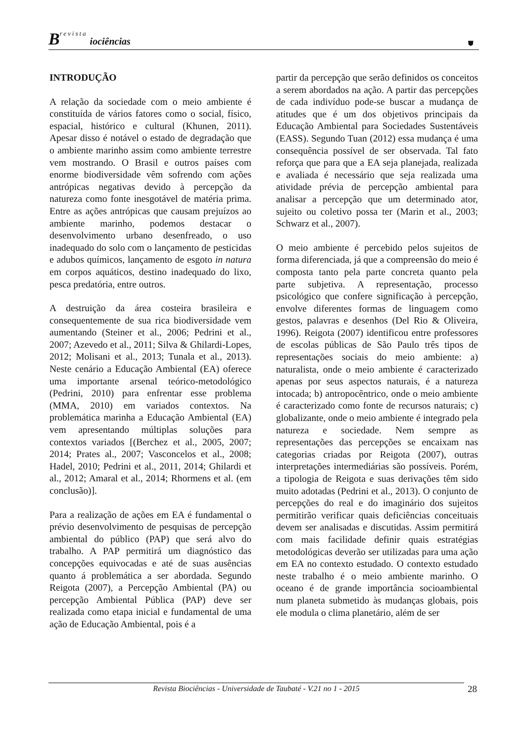Brevista iociências
⛊
INTRODUÇÃO
A relação da sociedade com o meio ambiente é constituída de vários fatores como o social, físico, espacial, histórico e cultural (Khunen, 2011). Apesar disso é notável o estado de degradação que o ambiente marinho assim como ambiente terrestre vem mostrando. O Brasil e outros países com enorme biodiversidade vêm sofrendo com ações antrópicas negativas devido à percepção da natureza como fonte inesgotável de matéria prima. Entre as ações antrópicas que causam prejuízos ao ambiente marinho, podemos destacar o desenvolvimento urbano desenfreado, o uso inadequado do solo com o lançamento de pesticidas e adubos químicos, lançamento de esgoto in natura em corpos aquáticos, destino inadequado do lixo, pesca predatória, entre outros.
A destruição da área costeira brasileira e consequentemente de sua rica biodiversidade vem aumentando (Steiner et al., 2006; Pedrini et al., 2007; Azevedo et al., 2011; Silva & Ghilardi-Lopes, 2012; Molisani et al., 2013; Tunala et al., 2013). Neste cenário a Educação Ambiental (EA) oferece uma importante arsenal teórico-metodológico (Pedrini, 2010) para enfrentar esse problema (MMA, 2010) em variados contextos. Na problemática marinha a Educação Ambiental (EA) vem apresentando múltiplas soluções para contextos variados [(Berchez et al., 2005, 2007; 2014; Prates al., 2007; Vasconcelos et al., 2008; Hadel, 2010; Pedrini et al., 2011, 2014; Ghilardi et al., 2012; Amaral et al., 2014; Rhormens et al. (em conclusão)].
Para a realização de ações em EA é fundamental o prévio desenvolvimento de pesquisas de percepção ambiental do público (PAP) que será alvo do trabalho. A PAP permitirá um diagnóstico das concepções equivocadas e até de suas ausências quanto á problemática a ser abordada. Segundo Reigota (2007), a Percepção Ambiental (PA) ou percepção Ambiental Pública (PAP) deve ser realizada como etapa inicial e fundamental de uma ação de Educação Ambiental, pois é a
partir da percepção que serão definidos os conceitos a serem abordados na ação. A partir das percepções de cada indivíduo pode-se buscar a mudança de atitudes que é um dos objetivos principais da Educação Ambiental para Sociedades Sustentáveis (EASS). Segundo Tuan (2012) essa mudança é uma consequência possível de ser observada. Tal fato reforça que para que a EA seja planejada, realizada e avaliada é necessário que seja realizada uma atividade prévia de percepção ambiental para analisar a percepção que um determinado ator, sujeito ou coletivo possa ter (Marin et al., 2003; Schwarz et al., 2007).
O meio ambiente é percebido pelos sujeitos de forma diferenciada, já que a compreensão do meio é composta tanto pela parte concreta quanto pela parte subjetiva. A representação, processo psicológico que confere significação à percepção, envolve diferentes formas de linguagem como gestos, palavras e desenhos (Del Rio & Oliveira, 1996). Reigota (2007) identificou entre professores de escolas públicas de São Paulo três tipos de representações sociais do meio ambiente: a) naturalista, onde o meio ambiente é caracterizado apenas por seus aspectos naturais, é a natureza intocada; b) antropocêntrico, onde o meio ambiente é caracterizado como fonte de recursos naturais; c) globalizante, onde o meio ambiente é integrado pela natureza e sociedade. Nem sempre as representações das percepções se encaixam nas categorias criadas por Reigota (2007), outras interpretações intermediárias são possíveis. Porém, a tipologia de Reigota e suas derivações têm sido muito adotadas (Pedrini et al., 2013). O conjunto de percepções do real e do imaginário dos sujeitos permitirão verificar quais deficiências conceituais devem ser analisadas e discutidas. Assim permitirá com mais facilidade definir quais estratégias metodológicas deverão ser utilizadas para uma ação em EA no contexto estudado. O contexto estudado neste trabalho é o meio ambiente marinho. O oceano é de grande importância socioambiental num planeta submetido às mudanças globais, pois ele modula o clima planetário, além de ser
Revista Biociências - Universidade de Taubaté - V.21 no 1 - 2015 28